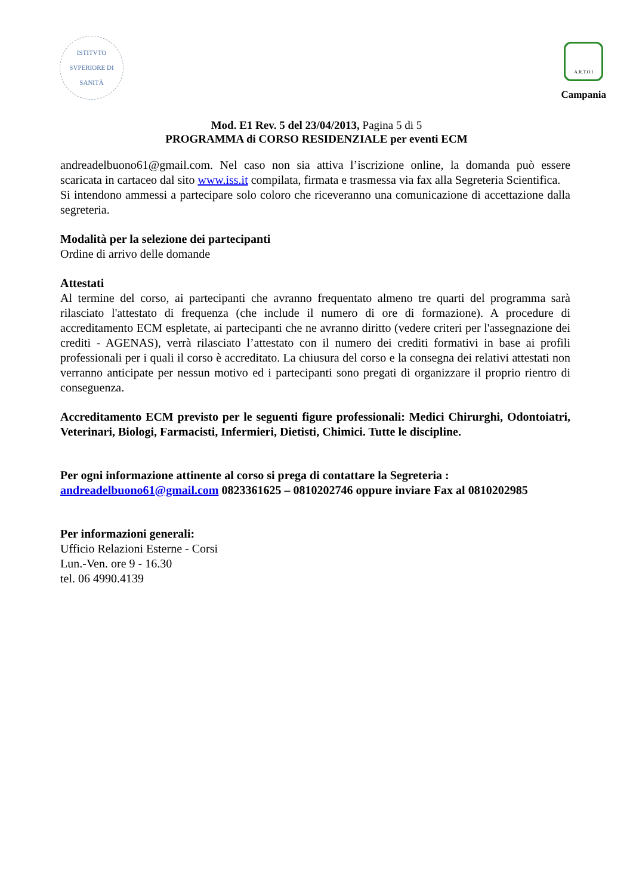ISTITVTO SVPERIORE DI SANITÀ
A.R.T.O.I
Campania
Mod. E1 Rev. 5 del 23/04/2013, Pagina 5 di 5
PROGRAMMA di CORSO RESIDENZIALE per eventi ECM
andreadelbuono61@gmail.com. Nel caso non sia attiva l’iscrizione online, la domanda può essere scaricata in cartaceo dal sito www.iss.it compilata, firmata e trasmessa via fax alla Segreteria Scientifica.
Si intendono ammessi a partecipare solo coloro che riceveranno una comunicazione di accettazione dalla segreteria.
Modalità per la selezione dei partecipanti
Ordine di arrivo delle domande
Attestati
Al termine del corso, ai partecipanti che avranno frequentato almeno tre quarti del programma sarà rilasciato l'attestato di frequenza (che include il numero di ore di formazione). A procedure di accreditamento ECM espletate, ai partecipanti che ne avranno diritto (vedere criteri per l'assegnazione dei crediti - AGENAS), verrà rilasciato l’attestato con il numero dei crediti formativi in base ai profili professionali per i quali il corso è accreditato. La chiusura del corso e la consegna dei relativi attestati non verranno anticipate per nessun motivo ed i partecipanti sono pregati di organizzare il proprio rientro di conseguenza.
Accreditamento ECM previsto per le seguenti figure professionali: Medici Chirurghi, Odontoiatri, Veterinari, Biologi, Farmacisti, Infermieri, Dietisti, Chimici. Tutte le discipline.
Per ogni informazione attinente al corso si prega di contattare la Segreteria :
andreadelbuono61@gmail.com 0823361625 – 0810202746 oppure inviare Fax al 0810202985
Per informazioni generali:
Ufficio Relazioni Esterne - Corsi
Lun.-Ven. ore 9 - 16.30
tel. 06 4990.4139